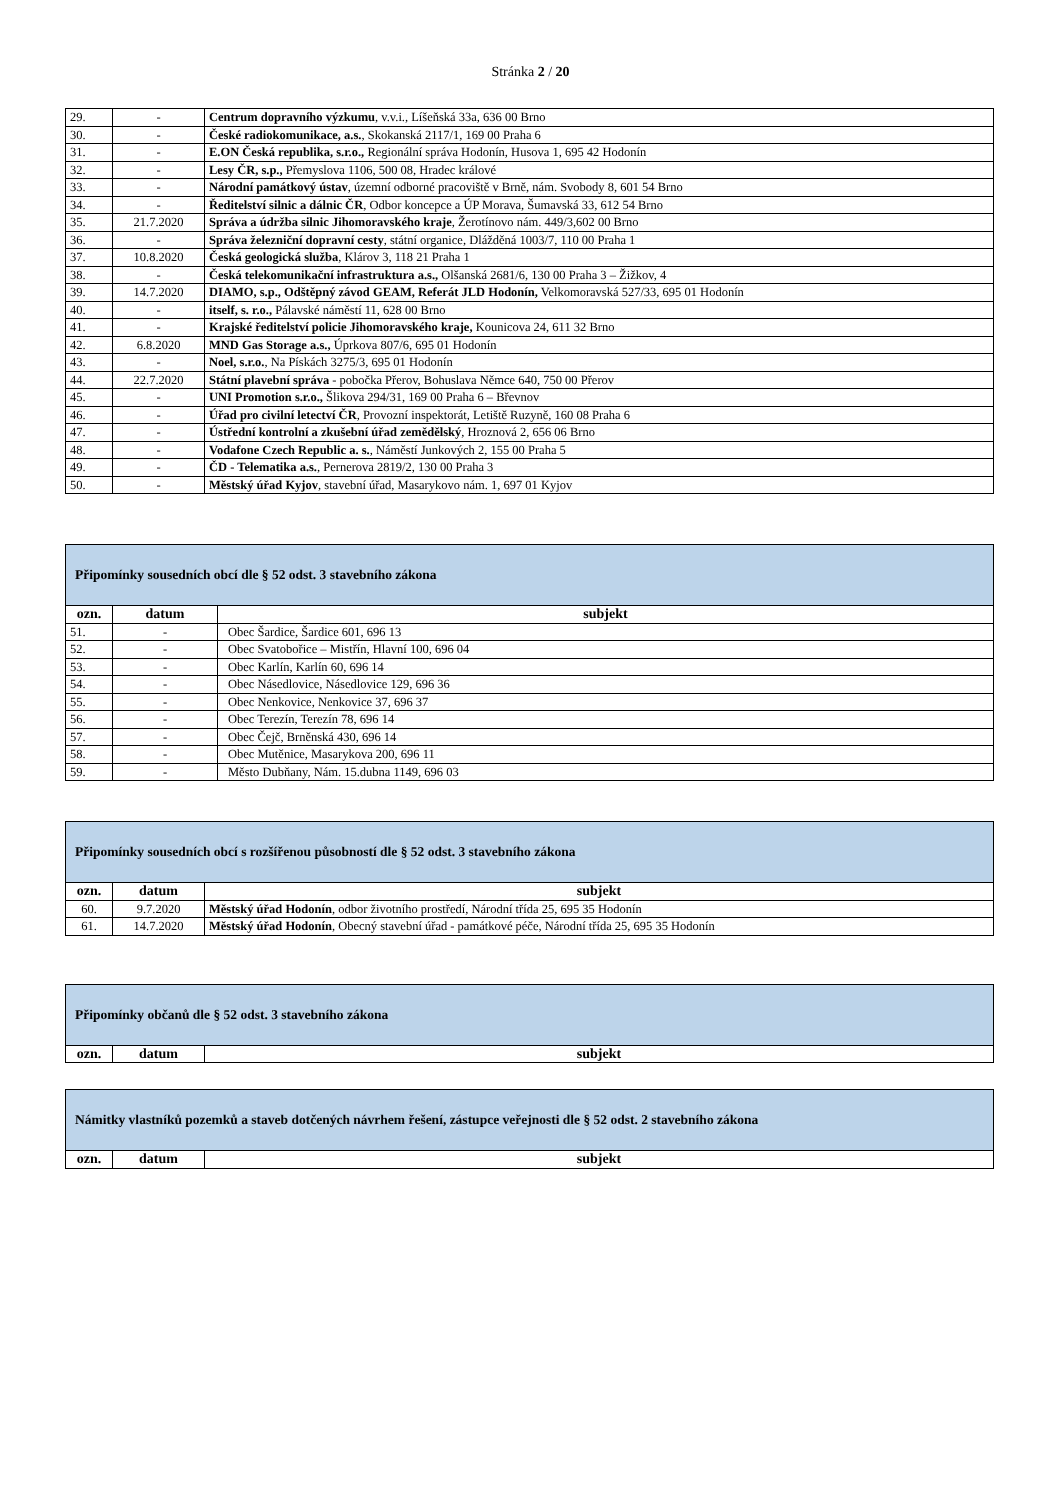Stránka 2 / 20
| 29. | - | Centrum dopravního výzkumu , v.v.i., Líšeňská 33a, 636 00 Brno |
| 30. | - | České radiokomunikace, a.s. , Skokanská 2117/1, 169 00 Praha 6 |
| 31. | - | E.ON Česká republika, s.r.o., Regionální správa Hodonín, Husova 1, 695 42 Hodonín |
| 32. | - | Lesy ČR, s.p., Přemyslova 1106, 500 08, Hradec králové |
| 33. | - | Národní památkový ústav , územní odborné pracoviště v Brně, nám. Svobody 8, 601 54 Brno |
| 34. | - | Ředitelství silnic a dálnic ČR , Odbor koncepce a ÚP Morava, Šumavská 33, 612 54 Brno |
| 35. | 21.7.2020 | Správa a údržba silnic Jihomoravského kraje , Žerotínovo nám. 449/3,602 00 Brno |
| 36. | - | Správa železniční dopravní cesty , státní organice, Dlážděná 1003/7, 110 00 Praha 1 |
| 37. | 10.8.2020 | Česká geologická služba , Klárov 3, 118 21 Praha 1 |
| 38. | - | Česká telekomunikační infrastruktura a.s., Olšanská 2681/6, 130 00 Praha 3 – Žižkov, 4 |
| 39. | 14.7.2020 | DIAMO, s.p., Odštěpný závod GEAM, Referát JLD Hodonín, Velkomoravská 527/33, 695 01 Hodonín |
| 40. | - | itself, s. r.o., Pálavské náměstí 11, 628 00 Brno |
| 41. | - | Krajské ředitelství policie Jihomoravského kraje, Kounicova 24, 611 32 Brno |
| 42. | 6.8.2020 | MND Gas Storage a.s., Úprkova 807/6, 695 01 Hodonín |
| 43. | - | Noel, s.r.o. , Na Pískách 3275/3, 695 01 Hodonín |
| 44. | 22.7.2020 | Státní plavební správa - pobočka Přerov, Bohuslava Němce 640, 750 00 Přerov |
| 45. | - | UNI Promotion s.r.o., Šlikova 294/31, 169 00 Praha 6 – Břevnov |
| 46. | - | Úřad pro civilní letectví ČR , Provozní inspektorát, Letiště Ruzyně, 160 08 Praha 6 |
| 47. | - | Ústřední kontrolní a zkušební úřad zemědělský , Hroznová 2, 656 06 Brno |
| 48. | - | Vodafone Czech Republic a. s. , Náměstí Junkových 2, 155 00 Praha 5 |
| 49. | - | ČD - Telematika a.s. , Pernerova 2819/2, 130 00 Praha 3 |
| 50. | - | Městský úřad Kyjov , stavební úřad, Masarykovo nám. 1, 697 01 Kyjov |
| Připomínky sousedních obcí dle § 52 odst. 3 stavebního zákona | | |
| ozn. | datum | subjekt |
| 51. | - | Obec Šardice, Šardice 601, 696 13 |
| 52. | - | Obec Svatobořice – Mistřín, Hlavní 100, 696 04 |
| 53. | - | Obec Karlín, Karlín 60, 696 14 |
| 54. | - | Obec Násedlovice, Násedlovice 129, 696 36 |
| 55. | - | Obec Nenkovice, Nenkovice 37, 696 37 |
| 56. | - | Obec Terezín, Terezín 78, 696 14 |
| 57. | - | Obec Čejč, Brněnská 430, 696 14 |
| 58. | - | Obec Mutěnice, Masarykova 200, 696 11 |
| 59. | - | Město Dubňany, Nám. 15.dubna 1149, 696 03 |
| Připomínky sousedních obcí s rozšířenou působností dle § 52 odst. 3 stavebního zákona | | |
| ozn. | datum | subjekt |
| 60. | 9.7.2020 | Městský úřad Hodonín , odbor životního prostředí, Národní třída 25, 695 35 Hodonín |
| 61. | 14.7.2020 | Městský úřad Hodonín , Obecný stavební úřad - památkové péče, Národní třída 25, 695 35 Hodonín |
| Připomínky občanů dle § 52 odst. 3 stavebního zákona | | |
| ozn. | datum | subjekt |
| Námitky vlastníků pozemků a staveb dotčených návrhem řešení, zástupce veřejnosti dle § 52 odst. 2 stavebního zákona | | |
| ozn. | datum | subjekt |